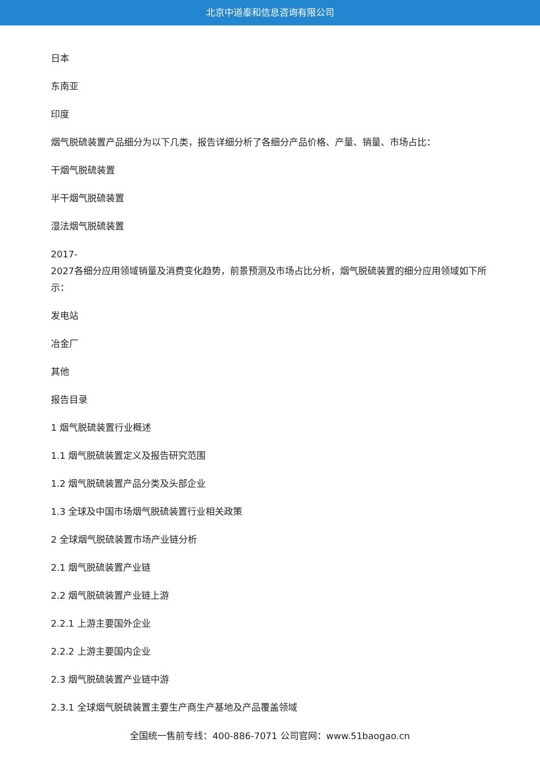北京中道泰和信息咨询有限公司
日本
东南亚
印度
烟气脱硫装置产品细分为以下几类，报告详细分析了各细分产品价格、产量、销量、市场占比：
干烟气脱硫装置
半干烟气脱硫装置
湿法烟气脱硫装置
2017-
2027各细分应用领域销量及消费变化趋势，前景预测及市场占比分析，烟气脱硫装置的细分应用领域如下所示：
发电站
冶金厂
其他
报告目录
1 烟气脱硫装置行业概述
1.1 烟气脱硫装置定义及报告研究范围
1.2 烟气脱硫装置产品分类及头部企业
1.3 全球及中国市场烟气脱硫装置行业相关政策
2 全球烟气脱硫装置市场产业链分析
2.1 烟气脱硫装置产业链
2.2 烟气脱硫装置产业链上游
2.2.1 上游主要国外企业
2.2.2 上游主要国内企业
2.3 烟气脱硫装置产业链中游
2.3.1 全球烟气脱硫装置主要生产商生产基地及产品覆盖领域
全国统一售前专线：400-886-7071 公司官网：www.51baogao.cn